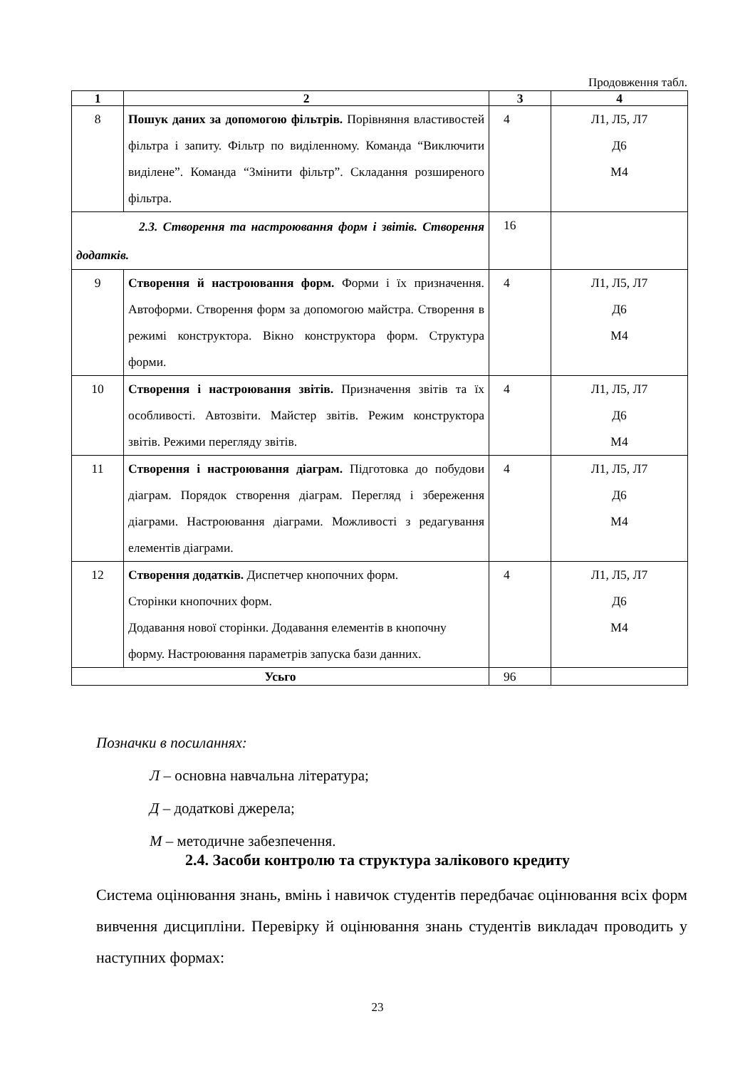Продовження табл.
| 1 | 2 | 3 | 4 |
| --- | --- | --- | --- |
| 8 | Пошук даних за допомогою фільтрів. Порівняння властивостей фільтра і запиту. Фільтр по виділенному. Команда “Виключити виділене”. Команда “Змінити фільтр”. Складання розширеного фільтра. | 4 | Л1, Л5, Л7 Д6 М4 |
| 2.3. Створення та настроювання форм і звітів. Створення додатків. | | 16 | |
| 9 | Створення й настроювання форм. Форми і їх призначення. Автоформи. Створення форм за допомогою майстра. Створення в режимі конструктора. Вікно конструктора форм. Структура форми. | 4 | Л1, Л5, Л7 Д6 М4 |
| 10 | Створення і настроювання звітів. Призначення звітів та їх особливості. Автозвіти. Майстер звітів. Режим конструктора звітів. Режими перегляду звітів. | 4 | Л1, Л5, Л7 Д6 М4 |
| 11 | Створення і настроювання діаграм. Підготовка до побудови діаграм. Порядок створення діаграм. Перегляд і збереження діаграми. Настроювання діаграми. Можливості з редагування елементів діаграми. | 4 | Л1, Л5, Л7 Д6 М4 |
| 12 | Створення додатків. Диспетчер кнопочних форм. Сторінки кнопочних форм. Додавання нової сторінки. Додавання елементів в кнопочну форму. Настроювання параметрів запуска бази данних. | 4 | Л1, Л5, Л7 Д6 М4 |
| Усьго | | 96 | |
Позначки в посиланнях:
Л – основна навчальна література;
Д – додаткові джерела;
М – методичне забезпечення.
2.4. Засоби контролю та структура залікового кредиту
Система оцінювання знань, вмінь і навичок студентів передбачає оцінювання всіх форм вивчення дисципліни. Перевірку й оцінювання знань студентів викладач проводить у наступних формах:
23